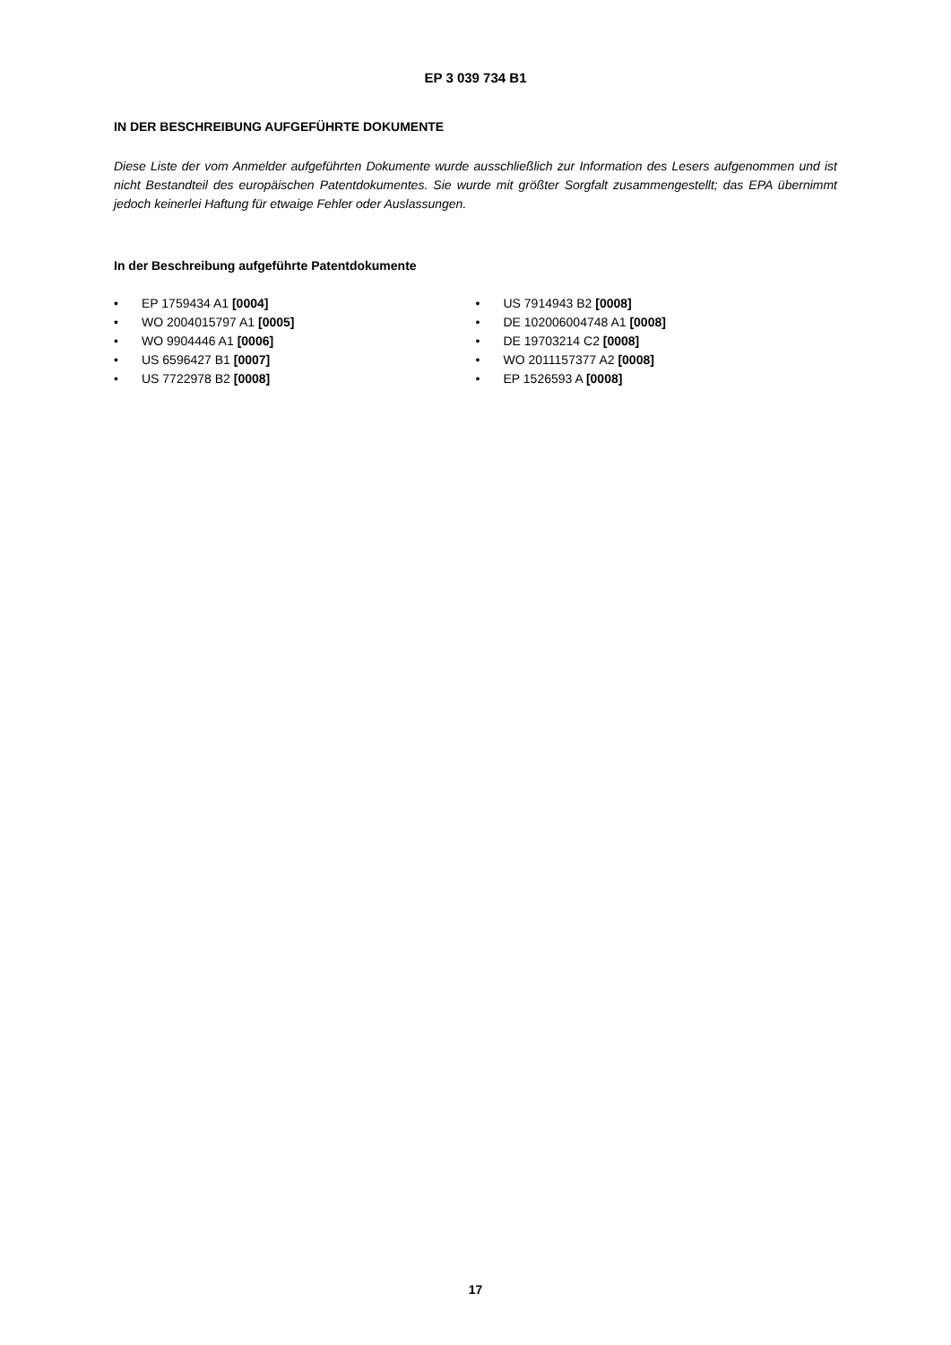EP 3 039 734 B1
IN DER BESCHREIBUNG AUFGEFÜHRTE DOKUMENTE
Diese Liste der vom Anmelder aufgeführten Dokumente wurde ausschließlich zur Information des Lesers aufgenommen und ist nicht Bestandteil des europäischen Patentdokumentes. Sie wurde mit größter Sorgfalt zusammengestellt; das EPA übernimmt jedoch keinerlei Haftung für etwaige Fehler oder Auslassungen.
In der Beschreibung aufgeführte Patentdokumente
• EP 1759434 A1 [0004]
• WO 2004015797 A1 [0005]
• WO 9904446 A1 [0006]
• US 6596427 B1 [0007]
• US 7722978 B2 [0008]
• US 7914943 B2 [0008]
• DE 102006004748 A1 [0008]
• DE 19703214 C2 [0008]
• WO 2011157377 A2 [0008]
• EP 1526593 A [0008]
17